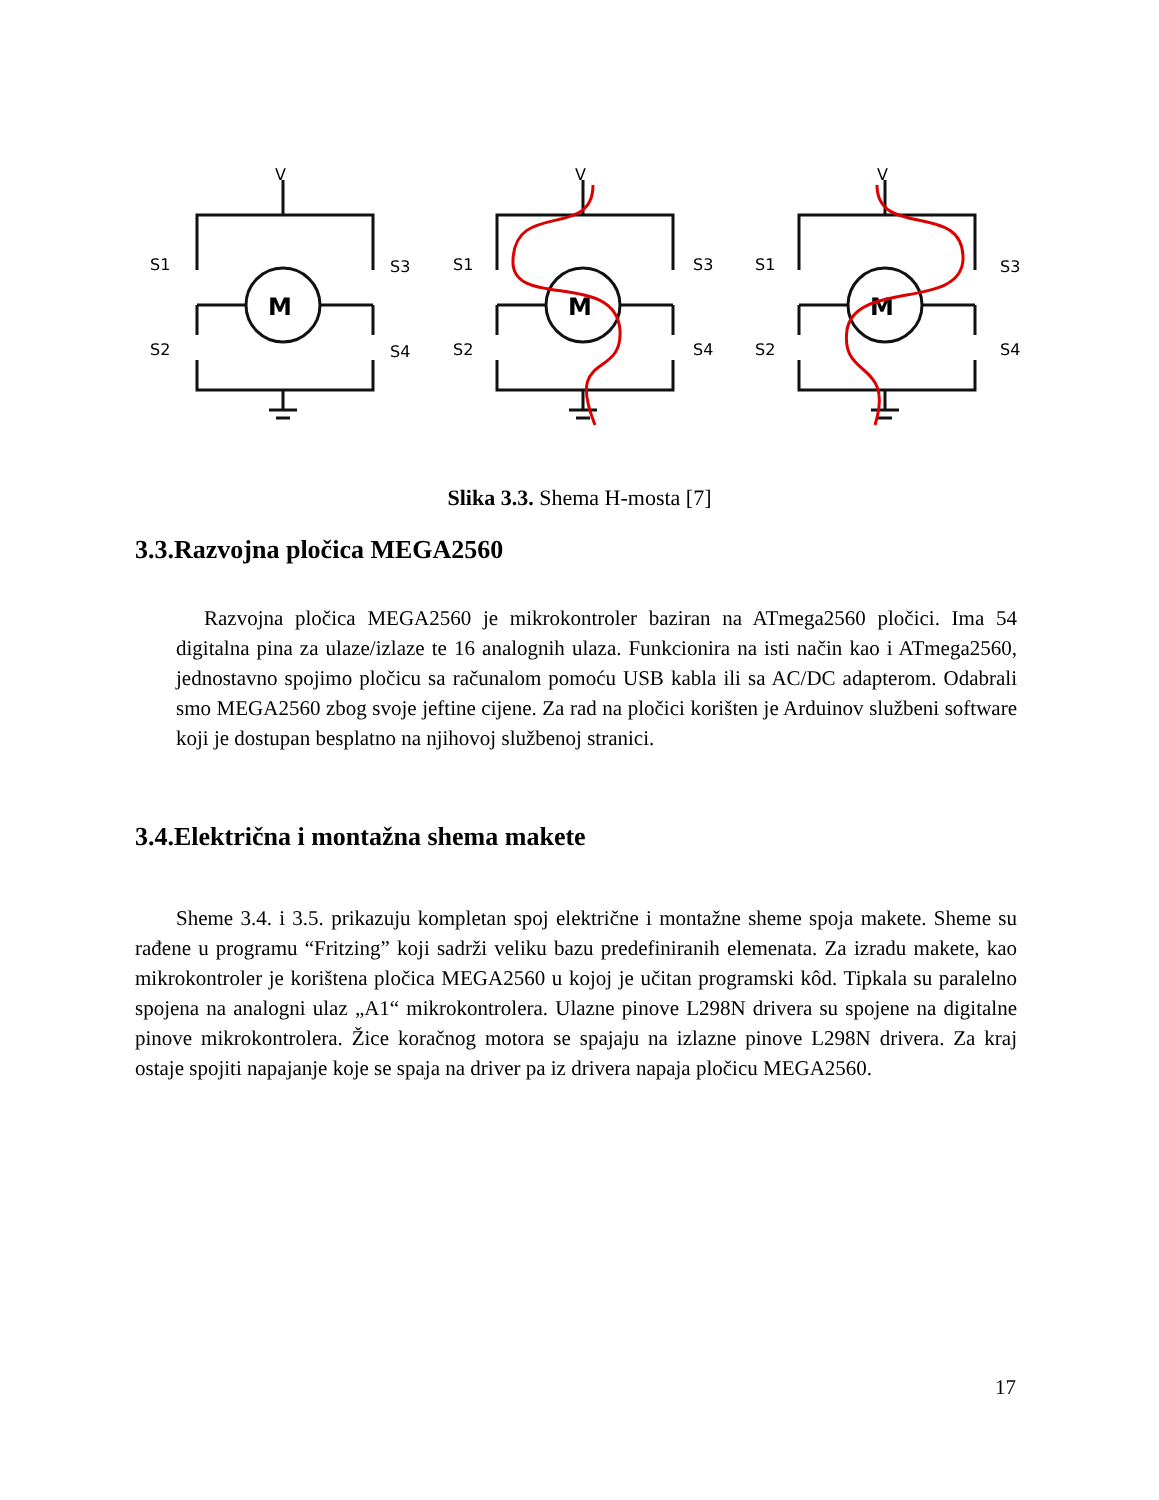V
M
S1
S2
S3
S4
V
M
S1
S2
S3
S4
V
M
S1
S2
S3
S4
Slika 3.3. Shema H-mosta [7]
3.3.Razvojna pločica MEGA2560
Razvojna pločica MEGA2560 je mikrokontroler baziran na ATmega2560 pločici. Ima 54 digitalna pina za ulaze/izlaze te 16 analognih ulaza. Funkcionira na isti način kao i ATmega2560, jednostavno spojimo pločicu sa računalom pomoću USB kabla ili sa AC/DC adapterom. Odabrali smo MEGA2560 zbog svoje jeftine cijene. Za rad na pločici korišten je Arduinov službeni software koji je dostupan besplatno na njihovoj službenoj stranici.
3.4.Električna i montažna shema makete
Sheme 3.4. i 3.5. prikazuju kompletan spoj električne i montažne sheme spoja makete. Sheme su rađene u programu “Fritzing” koji sadrži veliku bazu predefiniranih elemenata. Za izradu makete, kao mikrokontroler je korištena pločica MEGA2560 u kojoj je učitan programski kôd. Tipkala su paralelno spojena na analogni ulaz „A1“ mikrokontrolera. Ulazne pinove L298N drivera su spojene na digitalne pinove mikrokontrolera. Žice koračnog motora se spajaju na izlazne pinove L298N drivera. Za kraj ostaje spojiti napajanje koje se spaja na driver pa iz drivera napaja pločicu MEGA2560.
17